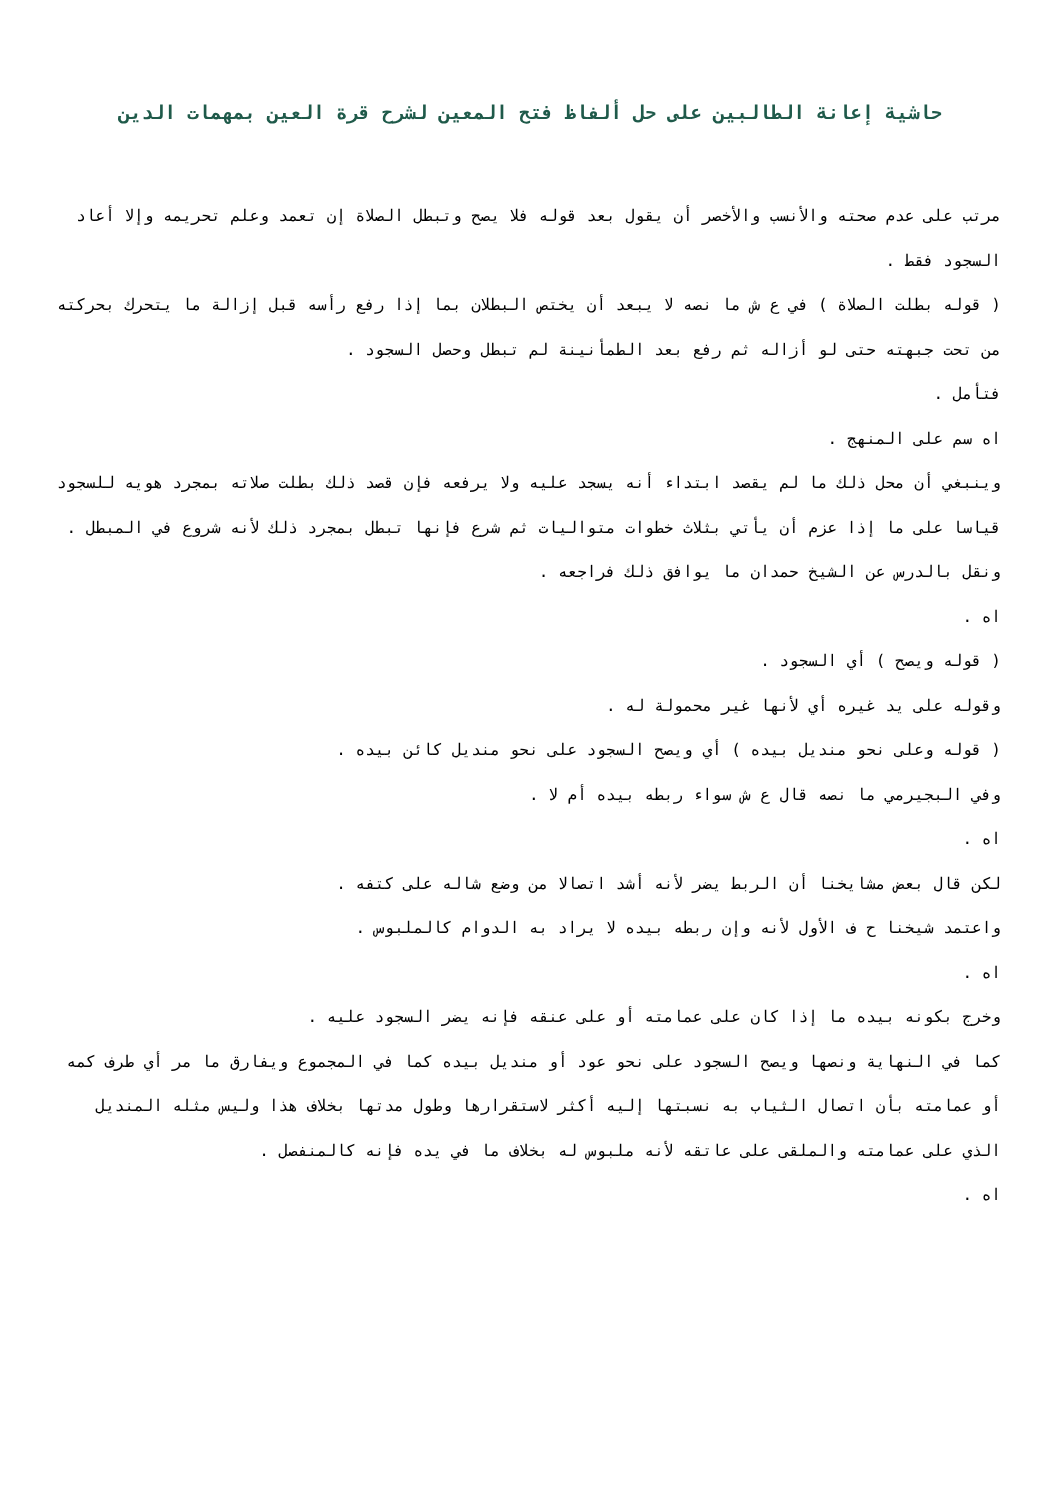حاشية إعانة الطالبين على حل ألفاظ فتح المعين لشرح قرة العين بمهمات الدين
مرتب على عدم صحته والأنسب والأخصر أن يقول بعد قوله فلا يصح وتبطل الصلاة إن تعمد وعلم تحريمه وإلا أعاد السجود فقط .
( قوله بطلت الصلاة ) في ع ش ما نصه لا يبعد أن يختص البطلان بما إذا رفع رأسه قبل إزالة ما يتحرك بحركته من تحت جبهته حتى لو أزاله ثم رفع بعد الطمأنينة لم تبطل وحصل السجود .
فتأمل .
اه سم على المنهج .
وينبغي أن محل ذلك ما لم يقصد ابتداء أنه يسجد عليه ولا يرفعه فإن قصد ذلك بطلت صلاته بمجرد هويه للسجود قياسا على ما إذا عزم أن يأتي بثلاث خطوات متواليات ثم شرع فإنها تبطل بمجرد ذلك لأنه شروع في المبطل .
ونقل بالدرس عن الشيخ حمدان ما يوافق ذلك فراجعه .
اه .
( قوله ويصح ) أي السجود .
وقوله على يد غيره أي لأنها غير محمولة له .
( قوله وعلى نحو منديل بيده ) أي ويصح السجود على نحو منديل كائن بيده .
وفي البجيرمي ما نصه قال ع ش سواء ربطه بيده أم لا .
اه .
لكن قال بعض مشايخنا أن الربط يضر لأنه أشد اتصالا من وضع شاله على كتفه .
واعتمد شيخنا ح ف الأول لأنه وإن ربطه بيده لا يراد به الدوام كالملبوس .
اه .
وخرج بكونه بيده ما إذا كان على عمامته أو على عنقه فإنه يضر السجود عليه .
كما في النهاية ونصها ويصح السجود على نحو عود أو منديل بيده كما في المجموع ويفارق ما مر أي طرف كمه أو عمامته بأن اتصال الثياب به نسبتها إليه أكثر لاستقرارها وطول مدتها بخلاف هذا وليس مثله المنديل الذي على عمامته والملقى على عاتقه لأنه ملبوس له بخلاف ما في يده فإنه كالمنفصل .
اه .